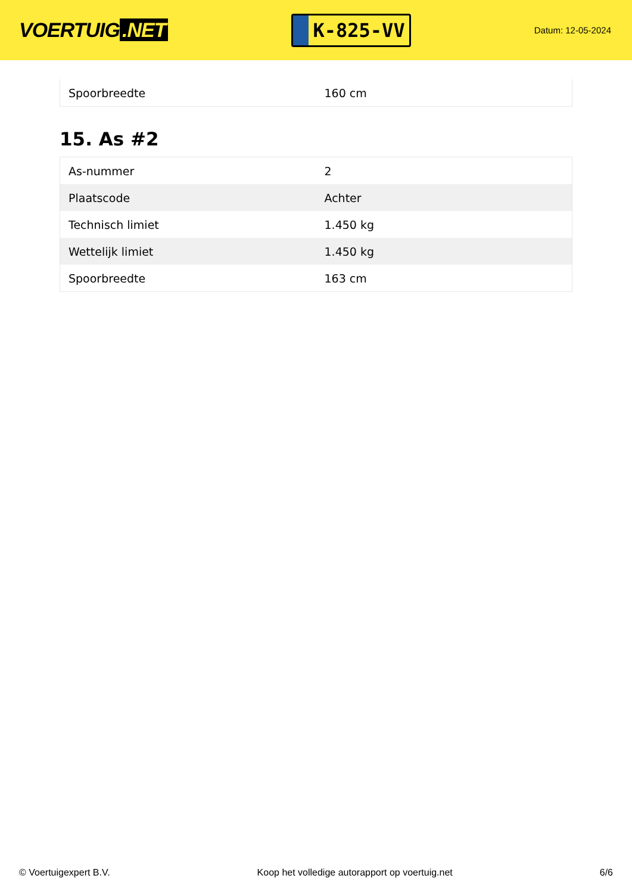VOERTUIG.NET
K-825-VV
Datum: 12-05-2024
| Spoorbreedte | 160 cm |
15. As #2
| As-nummer | 2 |
| Plaatscode | Achter |
| Technisch limiet | 1.450 kg |
| Wettelijk limiet | 1.450 kg |
| Spoorbreedte | 163 cm |
© Voertuigexpert B.V. Koop het volledige autorapport op voertuig.net 6/6